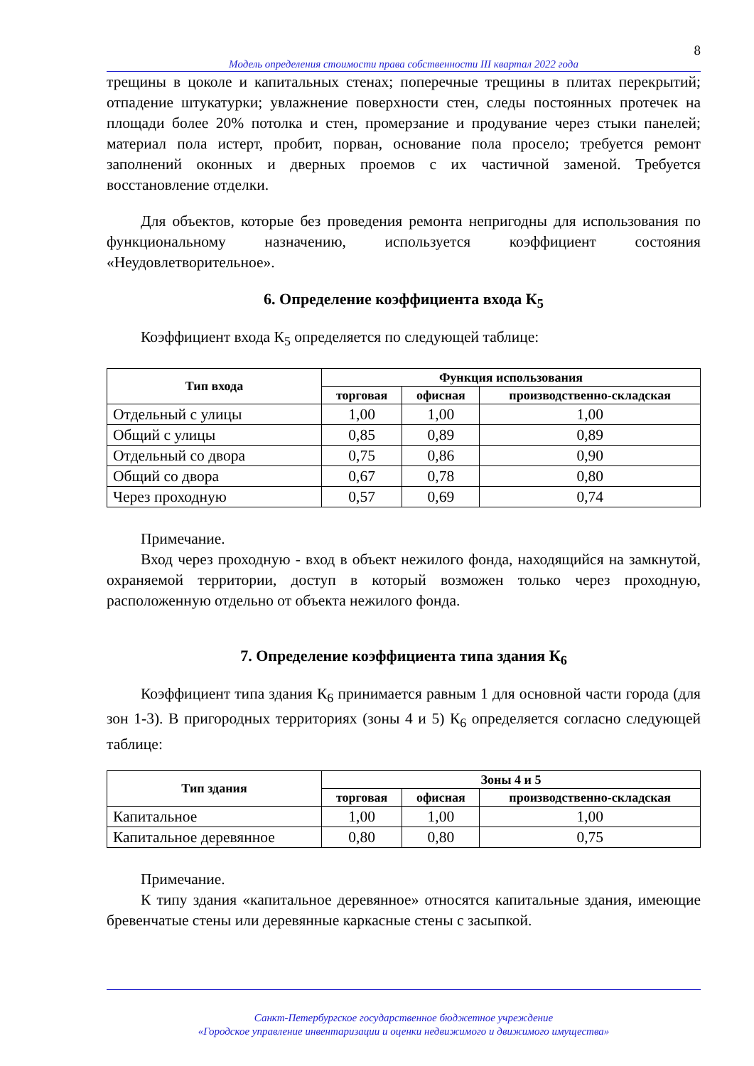8
Модель определения стоимости права собственности III квартал 2022 года
трещины в цоколе и капитальных стенах; поперечные трещины в плитах перекрытий; отпадение штукатурки; увлажнение поверхности стен, следы постоянных протечек на площади более 20% потолка и стен, промерзание и продувание через стыки панелей; материал пола истерт, пробит, порван, основание пола просело; требуется ремонт заполнений оконных и дверных проемов с их частичной заменой. Требуется восстановление отделки.
Для объектов, которые без проведения ремонта непригодны для использования по функциональному назначению, используется коэффициент состояния «Неудовлетворительное».
6. Определение коэффициента входа К<sub>5</sub>
Коэффициент входа К<sub>5</sub> определяется по следующей таблице:
| Тип входа | Функция использования | | |
| --- | --- | --- | --- |
| | торговая | офисная | производственно-складская |
| Отдельный с улицы | 1,00 | 1,00 | 1,00 |
| Общий с улицы | 0,85 | 0,89 | 0,89 |
| Отдельный со двора | 0,75 | 0,86 | 0,90 |
| Общий со двора | 0,67 | 0,78 | 0,80 |
| Через проходную | 0,57 | 0,69 | 0,74 |
Примечание.
Вход через проходную - вход в объект нежилого фонда, находящийся на замкнутой, охраняемой территории, доступ в который возможен только через проходную, расположенную отдельно от объекта нежилого фонда.
7. Определение коэффициента типа здания К<sub>6</sub>
Коэффициент типа здания К<sub>6</sub> принимается равным 1 для основной части города (для зон 1-3). В пригородных территориях (зоны 4 и 5) К<sub>6</sub> определяется согласно следующей таблице:
| Тип здания | Зоны 4 и 5 | | |
| --- | --- | --- | --- |
| | торговая | офисная | производственно-складская |
| Капитальное | 1,00 | 1,00 | 1,00 |
| Капитальное деревянное | 0,80 | 0,80 | 0,75 |
Примечание.
К типу здания «капитальное деревянное» относятся капитальные здания, имеющие бревенчатые стены или деревянные каркасные стены с засыпкой.
Санкт-Петербургское государственное бюджетное учреждение
«Городское управление инвентаризации и оценки недвижимого и движимого имущества»